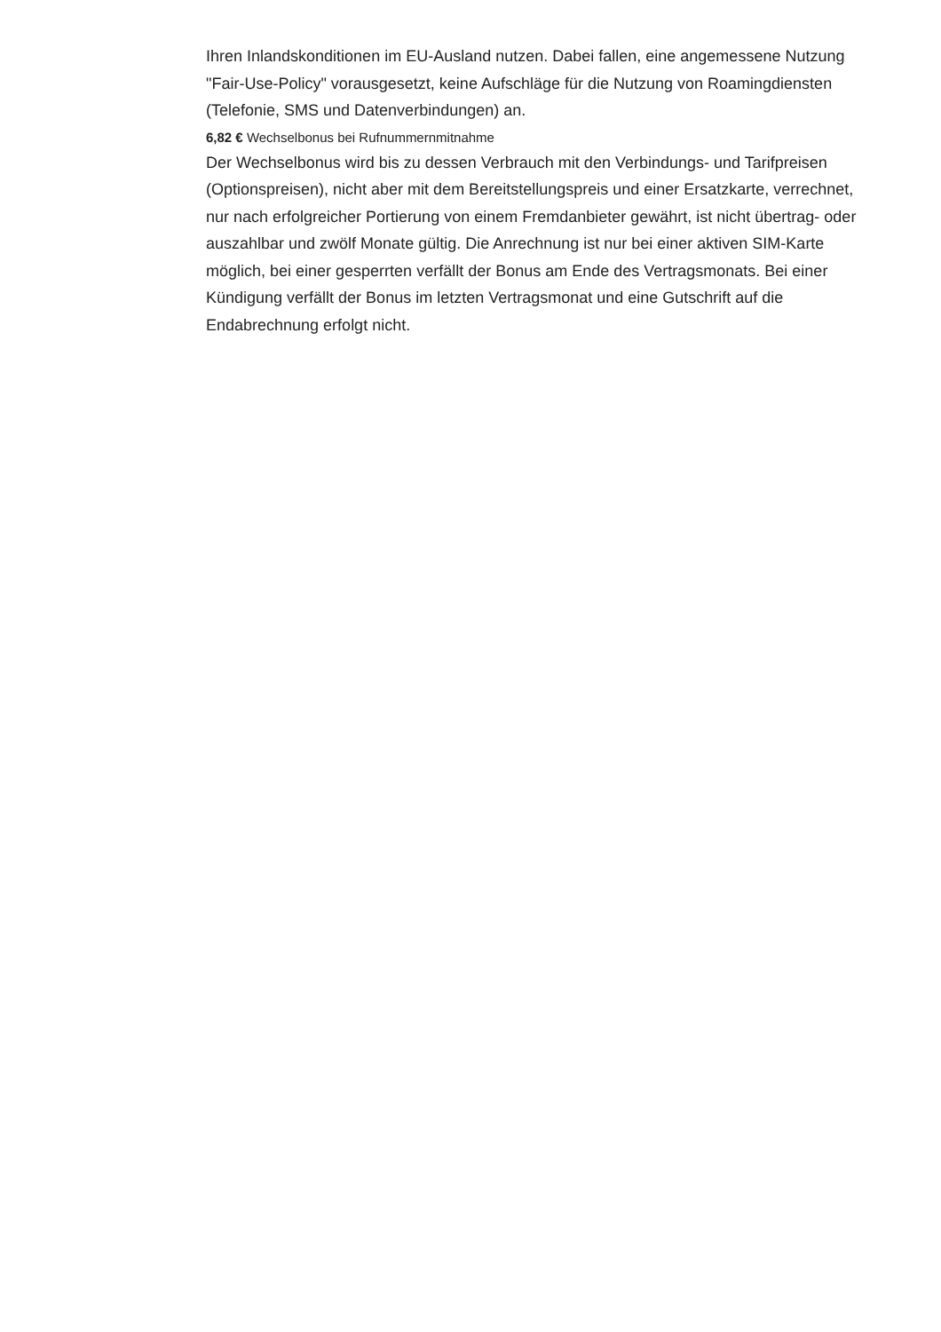Ihren Inlandskonditionen im EU-Ausland nutzen. Dabei fallen, eine angemessene Nutzung "Fair-Use-Policy" vorausgesetzt, keine Aufschläge für die Nutzung von Roamingdiensten (Telefonie, SMS und Datenverbindungen) an.
6,82 € Wechselbonus bei Rufnummernmitnahme
Der Wechselbonus wird bis zu dessen Verbrauch mit den Verbindungs- und Tarifpreisen (Optionspreisen), nicht aber mit dem Bereitstellungspreis und einer Ersatzkarte, verrechnet, nur nach erfolgreicher Portierung von einem Fremdanbieter gewährt, ist nicht übertrag- oder auszahlbar und zwölf Monate gültig. Die Anrechnung ist nur bei einer aktiven SIM-Karte möglich, bei einer gesperrten verfällt der Bonus am Ende des Vertragsmonats. Bei einer Kündigung verfällt der Bonus im letzten Vertragsmonat und eine Gutschrift auf die Endabrechnung erfolgt nicht.